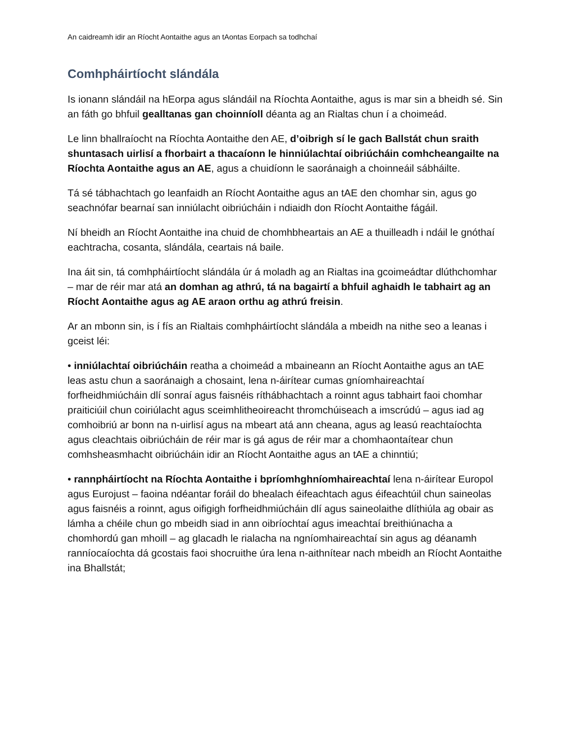An caidreamh idir an Ríocht Aontaithe agus an tAontas Eorpach sa todhchaí
Comhpháirtíocht slándála
Is ionann slándáil na hEorpa agus slándáil na Ríochta Aontaithe, agus is mar sin a bheidh sé. Sin an fáth go bhfuil gealltanas gan choinníoll déanta ag an Rialtas chun í a choimeád.
Le linn bhallraíocht na Ríochta Aontaithe den AE, d’oibrigh sí le gach Ballstát chun sraith shuntasach uirlisí a fhorbairt a thacaíonn le hinniúlachtaí oibriúcháin comhcheangailte na Ríochta Aontaithe agus an AE, agus a chuidíonn le saoránaigh a choinneáil sábháilte.
Tá sé tábhachtach go leanfaidh an Ríocht Aontaithe agus an tAE den chomhar sin, agus go seachnófar bearnaí san inniúlacht oibriúcháin i ndiaidh don Ríocht Aontaithe fágáil.
Ní bheidh an Ríocht Aontaithe ina chuid de chomhbheartais an AE a thuilleadh i ndáil le gnóthaí eachtracha, cosanta, slándála, ceartais ná baile.
Ina áit sin, tá comhpháirtíocht slándála úr á moladh ag an Rialtas ina gcoimeádtar dlúthchomhar – mar de réir mar atá an domhan ag athrú, tá na bagairtí a bhfuil aghaidh le tabhairt ag an Ríocht Aontaithe agus ag AE araon orthu ag athrú freisin.
Ar an mbonn sin, is í fís an Rialtais comhpháirtíocht slándála a mbeidh na nithe seo a leanas i gceist léi:
• inniúlachtaí oibriúcháin reatha a choimeád a mbaineann an Ríocht Aontaithe agus an tAE leas astu chun a saoránaigh a chosaint, lena n-áirítear cumas gníomhaireachtaí forfheidhmiúcháin dlí sonraí agus faisnéis ríthábhachtach a roinnt agus tabhairt faoi chomhar praiticiúil chun coiriúlacht agus sceimhlitheoireacht thromchúiseach a imscrúdú – agus iad ag comhoibriú ar bonn na n-uirlisí agus na mbeart atá ann cheana, agus ag leasú reachtaíochta agus cleachtais oibriúcháin de réir mar is gá agus de réir mar a chomhaontaítear chun comhsheasmhacht oibriúcháin idir an Ríocht Aontaithe agus an tAE a chinntiú;
• rannpháirtíocht na Ríochta Aontaithe i bpríomhghníomhaireachtaí lena n-áirítear Europol agus Eurojust – faoina ndéantar foráil do bhealach éifeachtach agus éifeachtúil chun saineolas agus faisnéis a roinnt, agus oifigigh forfheidhmiúcháin dlí agus saineolaithe dlíthiúla ag obair as lámha a chéile chun go mbeidh siad in ann oibríochtaí agus imeachtaí breithiúnacha a chomhordú gan mhoill – ag glacadh le rialacha na ngníomhaireachtaí sin agus ag déanamh ranníocaíochta dá gcostais faoi shocruithe úra lena n-aithnítear nach mbeidh an Ríocht Aontaithe ina Bhallstát;